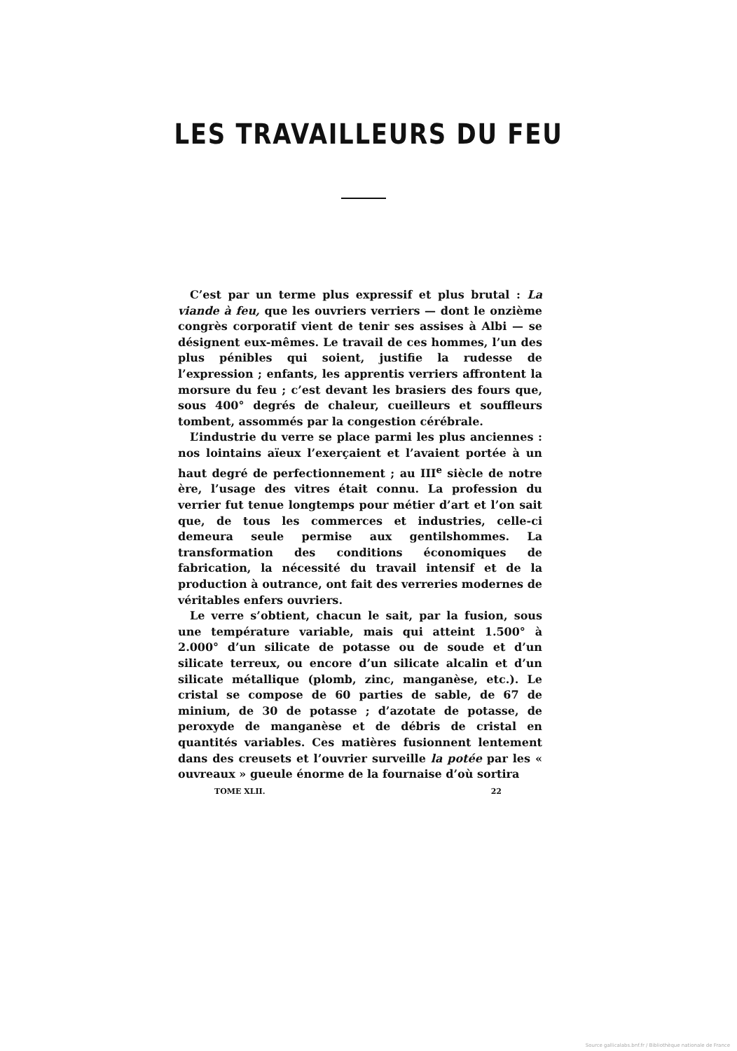LES TRAVAILLEURS DU FEU
C’est par un terme plus expressif et plus brutal : La viande à feu, que les ouvriers verriers — dont le onzième congrès corporatif vient de tenir ses assises à Albi — se désignent eux-mêmes. Le travail de ces hommes, l’un des plus pénibles qui soient, justifie la rudesse de l’expression ; enfants, les apprentis verriers affrontent la morsure du feu ; c’est devant les brasiers des fours que, sous 400° degrés de chaleur, cueilleurs et souffleurs tombent, assommés par la congestion cérébrale.
L’industrie du verre se place parmi les plus anciennes : nos lointains aïeux l’exerçaient et l’avaient portée à un haut degré de perfectionnement ; au III<sup>e</sup> siècle de notre ère, l’usage des vitres était connu. La profession du verrier fut tenue longtemps pour métier d’art et l’on sait que, de tous les commerces et industries, celle-ci demeura seule permise aux gentilshommes. La transformation des conditions économiques de fabrication, la nécessité du travail intensif et de la production à outrance, ont fait des verreries modernes de véritables enfers ouvriers.
Le verre s’obtient, chacun le sait, par la fusion, sous une température variable, mais qui atteint 1.500° à 2.000° d’un silicate de potasse ou de soude et d’un silicate terreux, ou encore d’un silicate alcalin et d’un silicate métallique (plomb, zinc, manganèse, etc.). Le cristal se compose de 60 parties de sable, de 67 de minium, de 30 de potasse ; d’azotate de potasse, de peroxyde de manganèse et de débris de cristal en quantités variables. Ces matières fusionnent lentement dans des creusets et l’ouvrier surveille la potée par les « ouvreaux » gueule énorme de la fournaise d’où sortira
TOME XLII. 22
Source gallicalabs.bnf.fr / Bibliothèque nationale de France